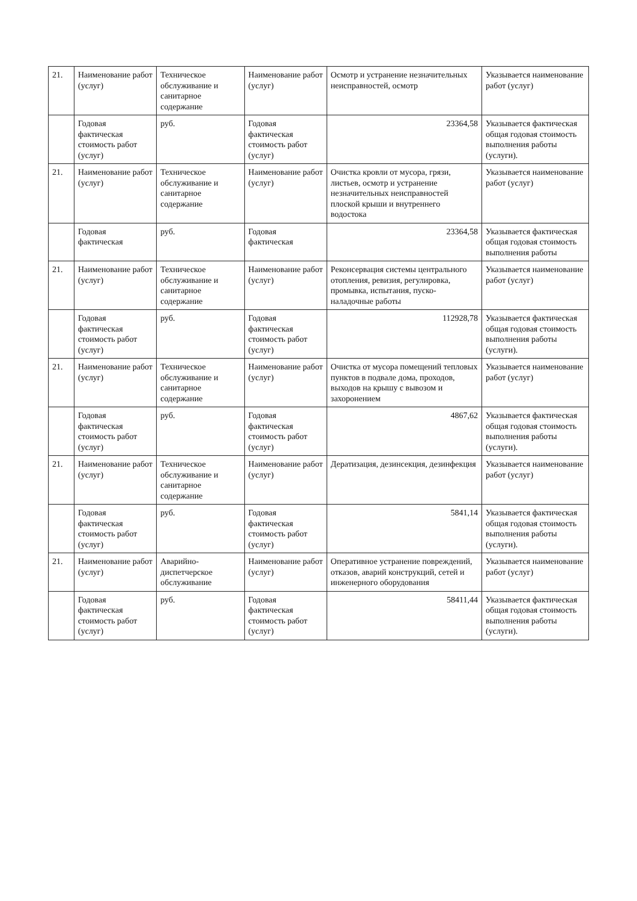| 21. | Наименование работ (услуг) | Техническое обслуживание и санитарное содержание | Наименование работ (услуг) | Осмотр и устранение незначительных неисправностей, осмотр | Указывается наименование работ (услуг) |
| | Годовая фактическая стоимость работ (услуг) | руб. | Годовая фактическая стоимость работ (услуг) | 23364,58 | Указывается фактическая общая годовая стоимость выполнения работы (услуги). |
| 21. | Наименование работ (услуг) | Техническое обслуживание и санитарное содержание | Наименование работ (услуг) | Очистка кровли от мусора, грязи, листьев, осмотр и устранение незначительных неисправностей плоской крыши и внутреннего водостока | Указывается наименование работ (услуг) |
| | Годовая фактическая | руб. | Годовая фактическая | 23364,58 | Указывается фактическая общая годовая стоимость выполнения работы |
| 21. | Наименование работ (услуг) | Техническое обслуживание и санитарное содержание | Наименование работ (услуг) | Реконсервация системы центрального отопления, ревизия, регулировка, промывка, испытания, пуско-наладочные работы | Указывается наименование работ (услуг) |
| | Годовая фактическая стоимость работ (услуг) | руб. | Годовая фактическая стоимость работ (услуг) | 112928,78 | Указывается фактическая общая годовая стоимость выполнения работы (услуги). |
| 21. | Наименование работ (услуг) | Техническое обслуживание и санитарное содержание | Наименование работ (услуг) | Очистка от мусора помещений тепловых пунктов в подвале дома, проходов, выходов на крышу с вывозом и захоронением | Указывается наименование работ (услуг) |
| | Годовая фактическая стоимость работ (услуг) | руб. | Годовая фактическая стоимость работ (услуг) | 4867,62 | Указывается фактическая общая годовая стоимость выполнения работы (услуги). |
| 21. | Наименование работ (услуг) | Техническое обслуживание и санитарное содержание | Наименование работ (услуг) | Дератизация, дезинсекция, дезинфекция | Указывается наименование работ (услуг) |
| | Годовая фактическая стоимость работ (услуг) | руб. | Годовая фактическая стоимость работ (услуг) | 5841,14 | Указывается фактическая общая годовая стоимость выполнения работы (услуги). |
| 21. | Наименование работ (услуг) | Аварийно-диспетчерское обслуживание | Наименование работ (услуг) | Оперативное устранение повреждений, отказов, аварий конструкций, сетей и инженерного оборудования | Указывается наименование работ (услуг) |
| | Годовая фактическая стоимость работ (услуг) | руб. | Годовая фактическая стоимость работ (услуг) | 58411,44 | Указывается фактическая общая годовая стоимость выполнения работы (услуги). |